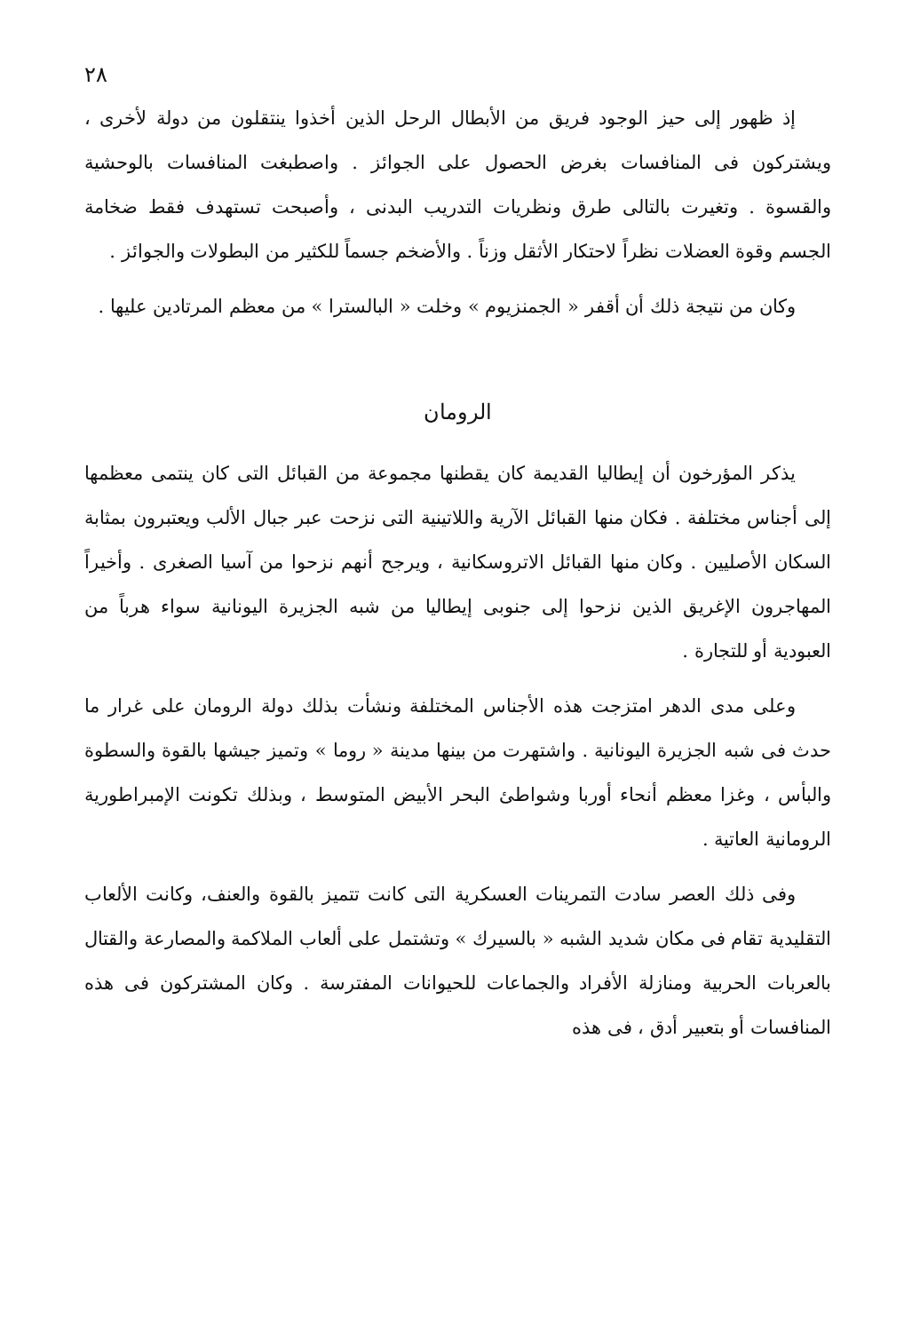٢٨
إذ ظهور إلى حيز الوجود فريق من الأبطال الرحل الذين أخذوا ينتقلون من دولة لأخرى ، ويشتركون فى المنافسات بغرض الحصول على الجوائز . واصطبغت المنافسات بالوحشية والقسوة . وتغيرت بالتالى طرق ونظريات التدريب البدنى ، وأصبحت تستهدف فقط ضخامة الجسم وقوة العضلات نظراً لاحتكار الأثقل وزناً . والأضخم جسماً للكثير من البطولات والجوائز .
وكان من نتيجة ذلك أن أقفر « الجمنزيوم » وخلت « البالسترا » من معظم المرتادين عليها .
الرومان
يذكر المؤرخون أن إيطاليا القديمة كان يقطنها مجموعة من القبائل التى كان ينتمى معظمها إلى أجناس مختلفة . فكان منها القبائل الآرية واللاتينية التى نزحت عبر جبال الألب ويعتبرون بمثابة السكان الأصليين . وكان منها القبائل الاتروسكانية ، ويرجح أنهم نزحوا من آسيا الصغرى . وأخيراً المهاجرون الإغريق الذين نزحوا إلى جنوبى إيطاليا من شبه الجزيرة اليونانية سواء هرباً من العبودية أو للتجارة .
وعلى مدى الدهر امتزجت هذه الأجناس المختلفة ونشأت بذلك دولة الرومان على غرار ما حدث فى شبه الجزيرة اليونانية . واشتهرت من بينها مدينة « روما » وتميز جيشها بالقوة والسطوة والبأس ، وغزا معظم أنحاء أوربا وشواطئ البحر الأبيض المتوسط ، وبذلك تكونت الإمبراطورية الرومانية العاتية .
وفى ذلك العصر سادت التمرينات العسكرية التى كانت تتميز بالقوة والعنف، وكانت الألعاب التقليدية تقام فى مكان شديد الشبه « بالسيرك » وتشتمل على ألعاب الملاكمة والمصارعة والقتال بالعربات الحربية ومنازلة الأفراد والجماعات للحيوانات المفترسة . وكان المشتركون فى هذه المنافسات أو بتعبير أدق ، فى هذه